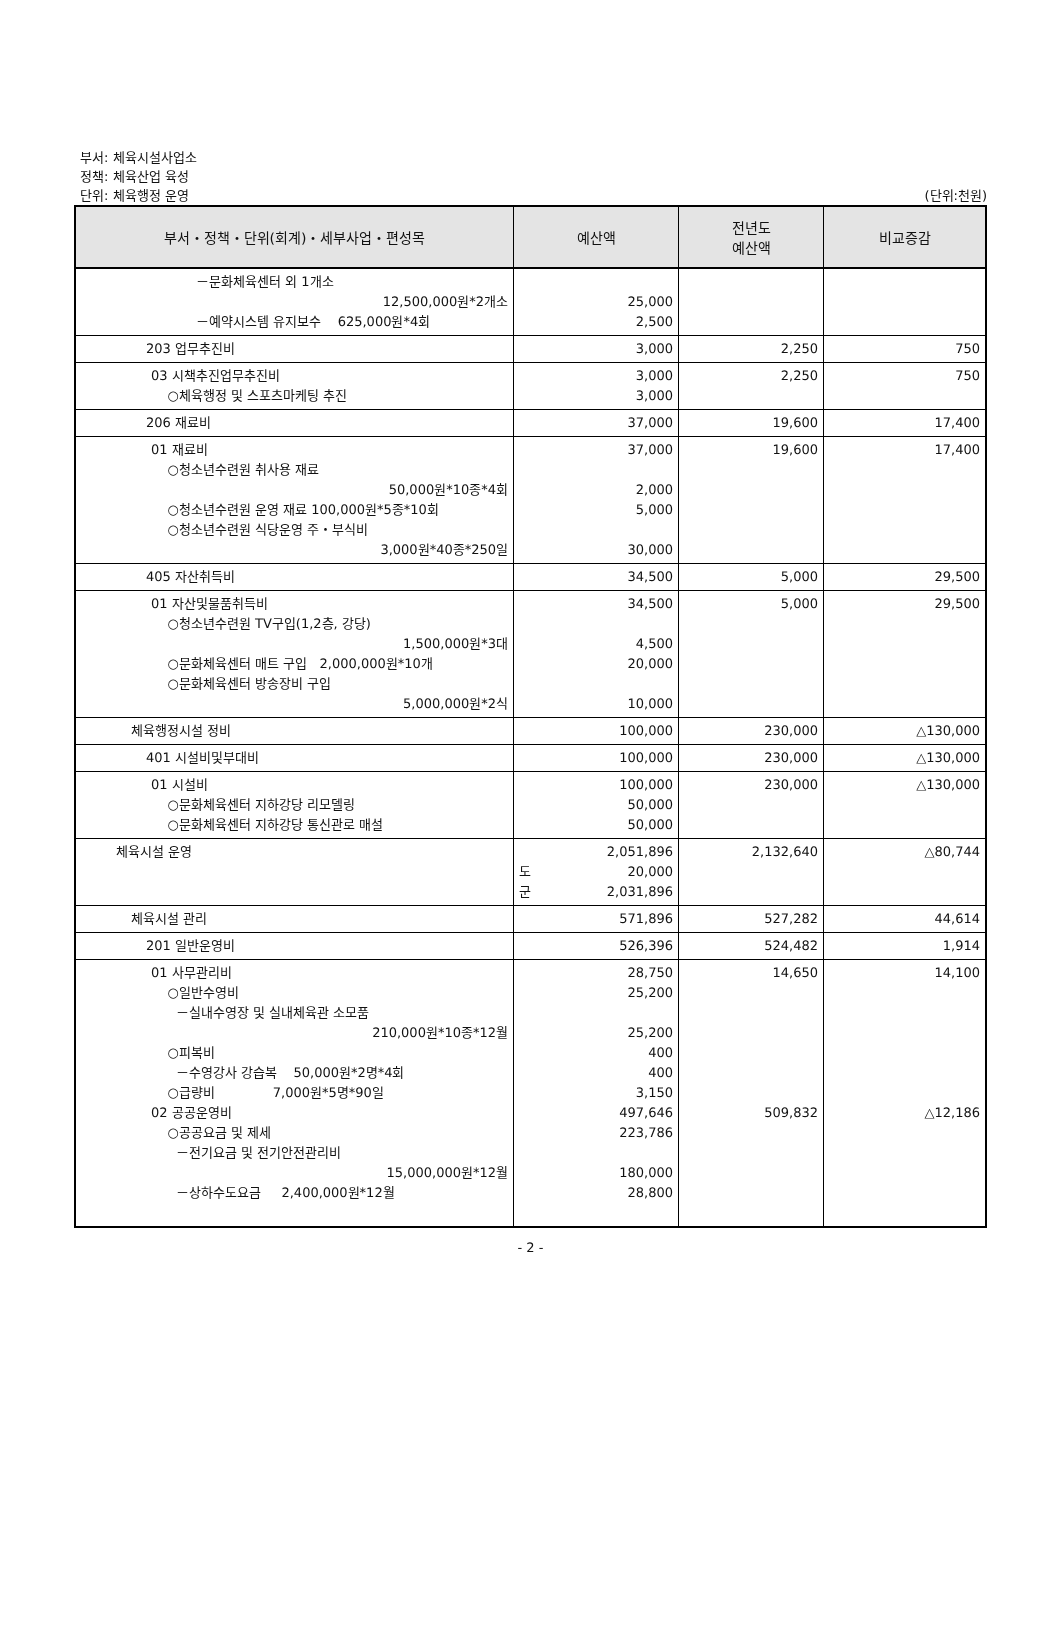부서: 체육시설사업소
정책: 체육산업 육성
단위: 체육행정 운영
(단위:천원)
| 부서・정책・단위(회계)・세부사업・편성목 | 예산액 | 전년도 예산액 | 비교증감 |
| --- | --- | --- | --- |
| －문화체육센터 외 1개소 12,500,000원*2개소 －예약시스템 유지보수 625,000원*4회 | 25,000 2,500 | | |
| 203 업무추진비 | 3,000 | 2,250 | 750 |
| 03 시책추진업무추진비 ○체육행정 및 스포츠마케팅 추진 | 3,000 3,000 | 2,250 | 750 |
| 206 재료비 | 37,000 | 19,600 | 17,400 |
| 01 재료비 ○청소년수련원 취사용 재료 50,000원*10종*4회 ○청소년수련원 운영 재료 100,000원*5종*10회 ○청소년수련원 식당운영 주・부식비 3,000원*40종*250일 | 37,000 2,000 5,000 30,000 | 19,600 | 17,400 |
| 405 자산취득비 | 34,500 | 5,000 | 29,500 |
| 01 자산및물품취득비 ○청소년수련원 TV구입(1,2층, 강당) 1,500,000원*3대 ○문화체육센터 매트 구입 2,000,000원*10개 ○문화체육센터 방송장비 구입 5,000,000원*2식 | 34,500 4,500 20,000 10,000 | 5,000 | 29,500 |
| 체육행정시설 정비 | 100,000 | 230,000 | △130,000 |
| 401 시설비및부대비 | 100,000 | 230,000 | △130,000 |
| 01 시설비 ○문화체육센터 지하강당 리모델링 ○문화체육센터 지하강당 통신관로 매설 | 100,000 50,000 50,000 | 230,000 | △130,000 |
| 체육시설 운영 | 2,051,896 도 20,000 군 2,031,896 | 2,132,640 | △80,744 |
| 체육시설 관리 | 571,896 | 527,282 | 44,614 |
| 201 일반운영비 | 526,396 | 524,482 | 1,914 |
| 01 사무관리비 ○일반수영비 －실내수영장 및 실내체육관 소모품 210,000원*10종*12월 ○피복비 －수영강사 강습복 50,000원*2명*4회 ○급량비 7,000원*5명*90일 02 공공운영비 ○공공요금 및 제세 －전기요금 및 전기안전관리비 15,000,000원*12월 －상하수도요금 2,400,000원*12월 | 28,750 25,200 25,200 400 400 3,150 497,646 223,786 180,000 28,800 | 14,650 509,832 | 14,100 △12,186 |
- 2 -